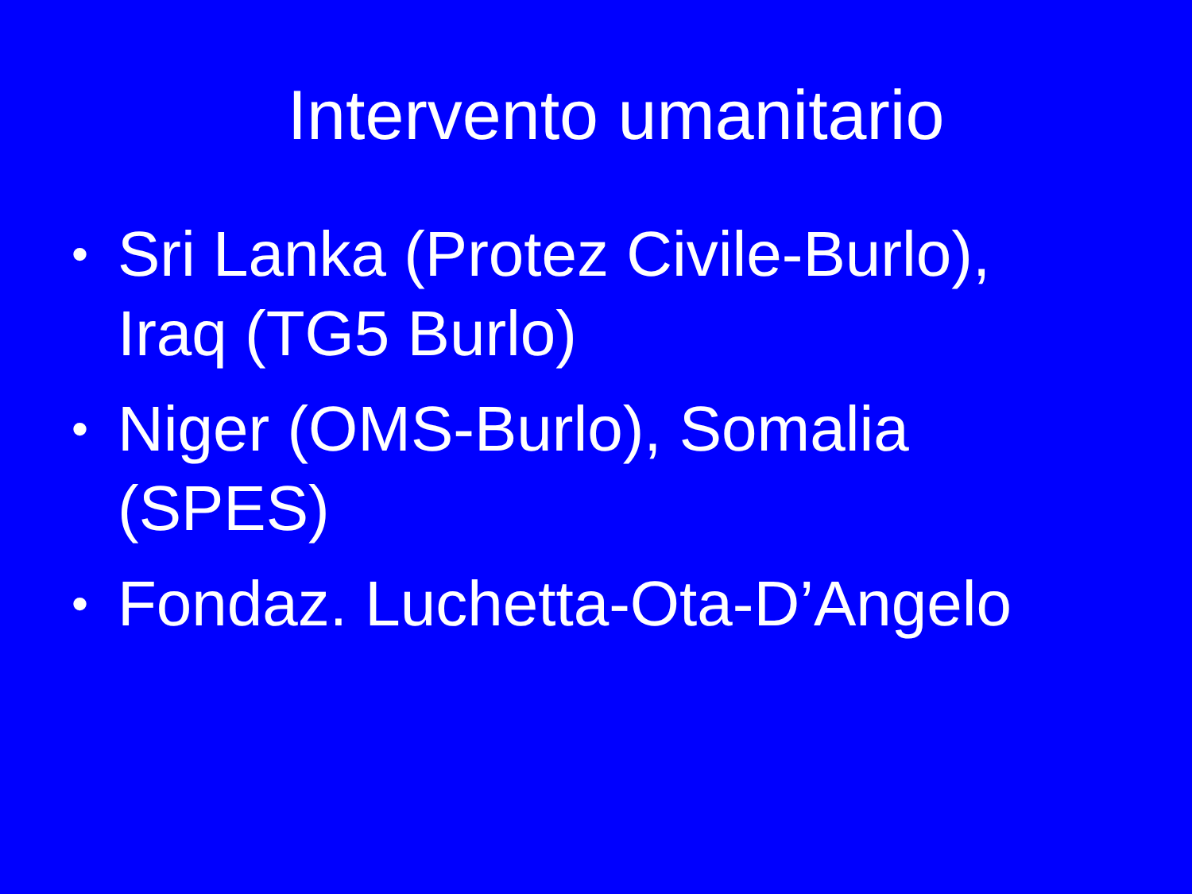Intervento umanitario
• Sri Lanka (Protez Civile-Burlo), Iraq (TG5 Burlo)
• Niger (OMS-Burlo), Somalia (SPES)
• Fondaz. Luchetta-Ota-D’Angelo